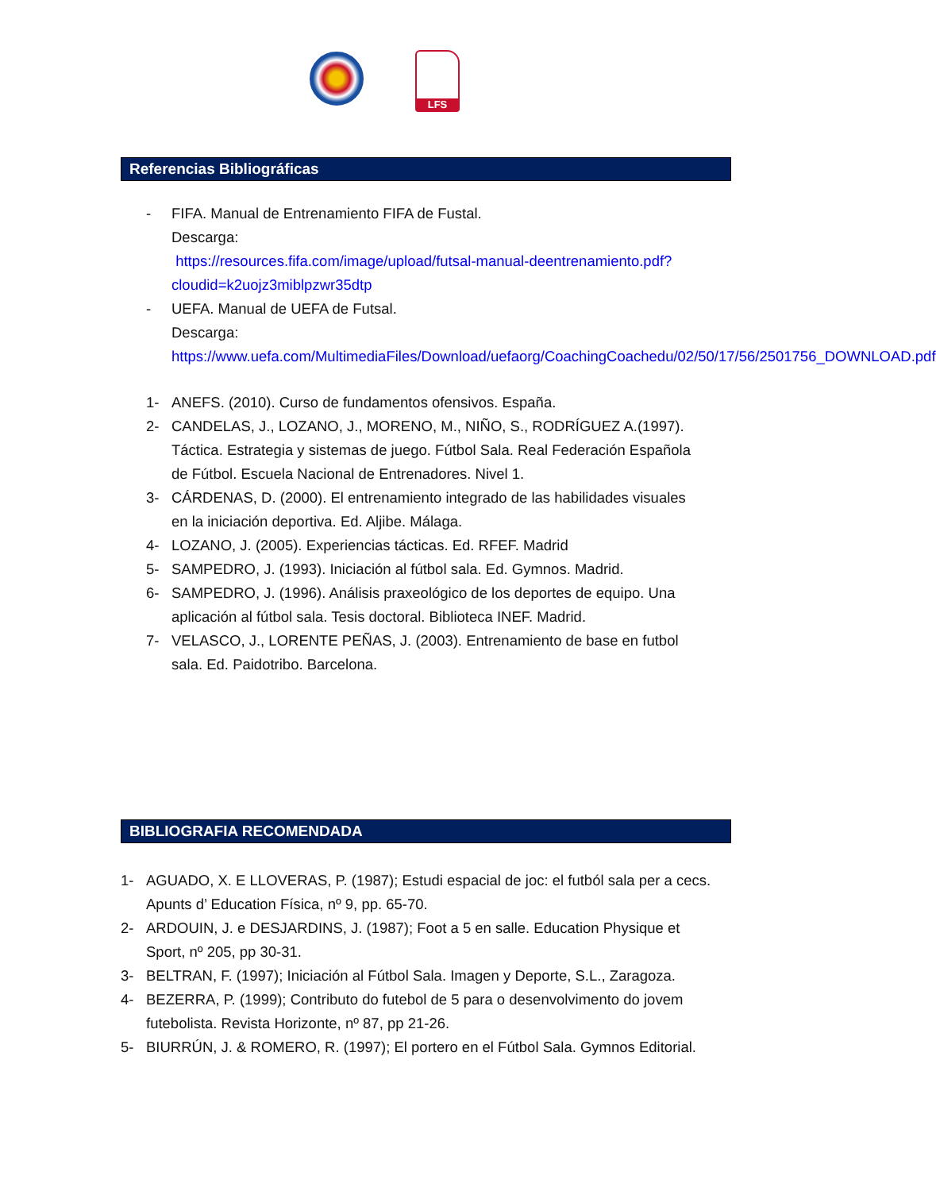LFS
Referencias Bibliográficas
- FIFA. Manual de Entrenamiento FIFA de Fustal.
Descarga:
https://resources.fifa.com/image/upload/futsal-manual-deentrenamiento.pdf?cloudid=k2uojz3miblpzwr35dtp
- UEFA. Manual de UEFA de Futsal.
Descarga:
https://www.uefa.com/MultimediaFiles/Download/uefaorg/CoachingCoachedu/02/50/17/56/2501756_DOWNLOAD.pdf
1- ANEFS. (2010). Curso de fundamentos ofensivos. España.
2- CANDELAS, J., LOZANO, J., MORENO, M., NIÑO, S., RODRÍGUEZ A.(1997). Táctica. Estrategia y sistemas de juego. Fútbol Sala. Real Federación Española de Fútbol. Escuela Nacional de Entrenadores. Nivel 1.
3- CÁRDENAS, D. (2000). El entrenamiento integrado de las habilidades visuales en la iniciación deportiva. Ed. Aljibe. Málaga.
4- LOZANO, J. (2005). Experiencias tácticas. Ed. RFEF. Madrid
5- SAMPEDRO, J. (1993). Iniciación al fútbol sala. Ed. Gymnos. Madrid.
6- SAMPEDRO, J. (1996). Análisis praxeológico de los deportes de equipo. Una aplicación al fútbol sala. Tesis doctoral. Biblioteca INEF. Madrid.
7- VELASCO, J., LORENTE PEÑAS, J. (2003). Entrenamiento de base en futbol sala. Ed. Paidotribo. Barcelona.
BIBLIOGRAFIA RECOMENDADA
1- AGUADO, X. E LLOVERAS, P. (1987); Estudi espacial de joc: el futból sala per a cecs. Apunts d’ Education Física, nº 9, pp. 65-70.
2- ARDOUIN, J. e DESJARDINS, J. (1987); Foot a 5 en salle. Education Physique et Sport, nº 205, pp 30-31.
3- BELTRAN, F. (1997); Iniciación al Fútbol Sala. Imagen y Deporte, S.L., Zaragoza.
4- BEZERRA, P. (1999); Contributo do futebol de 5 para o desenvolvimento do jovem futebolista. Revista Horizonte, nº 87, pp 21-26.
5- BIURRÚN, J. & ROMERO, R. (1997); El portero en el Fútbol Sala. Gymnos Editorial.